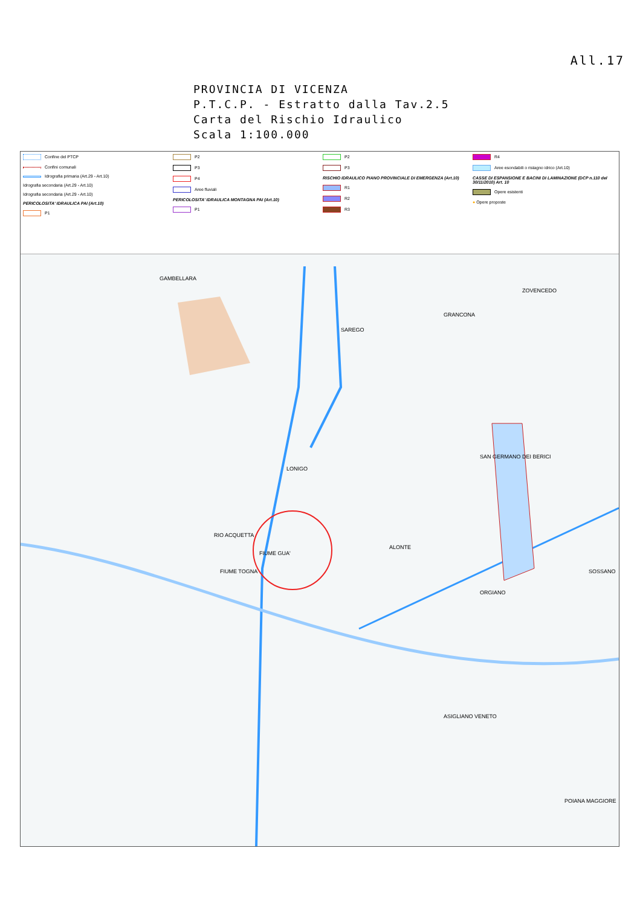All.17
PROVINCIA DI VICENZA
P.T.C.P. - Estratto dalla Tav.2.5
Carta del Rischio Idraulico
Scala 1:100.000
Confine del PTCP
Confini comunali
Idrografia primaria (Art.29 - Art.10)
Idrografia secondaria (Art.29 - Art.10)
Idrografia secondaria (Art.29 - Art.10)
PERICOLOSITA' IDRAULICA PAI (Art.10)
P1
P2
P3
P4
Aree fluviali
PERICOLOSITA' IDRAULICA MONTAGNA PAI (Art.10)
P1
P2
P3
RISCHIO IDRAULICO PIANO PROVINCIALE DI EMERGENZA (Art.10)
R1
R2
R3
R4
Aree esondabili o ristagno idrico (Art.10)
CASSE DI ESPANSIONE E BACINI DI LAMINAZIONE (DCP n.110 del 30/11/2010) Art. 10
Opere esistenti
● Opere proposte
LONIGO
GAMBELLARA
SAREGO
GRANCONA
ZOVENCEDO
SAN GERMANO DEI BERICI
ALONTE
ORGIANO
SOSSANO
ASIGLIANO VENETO
POIANA MAGGIORE
RIO ACQUETTA
FIUME GUA'
FIUME TOGNA